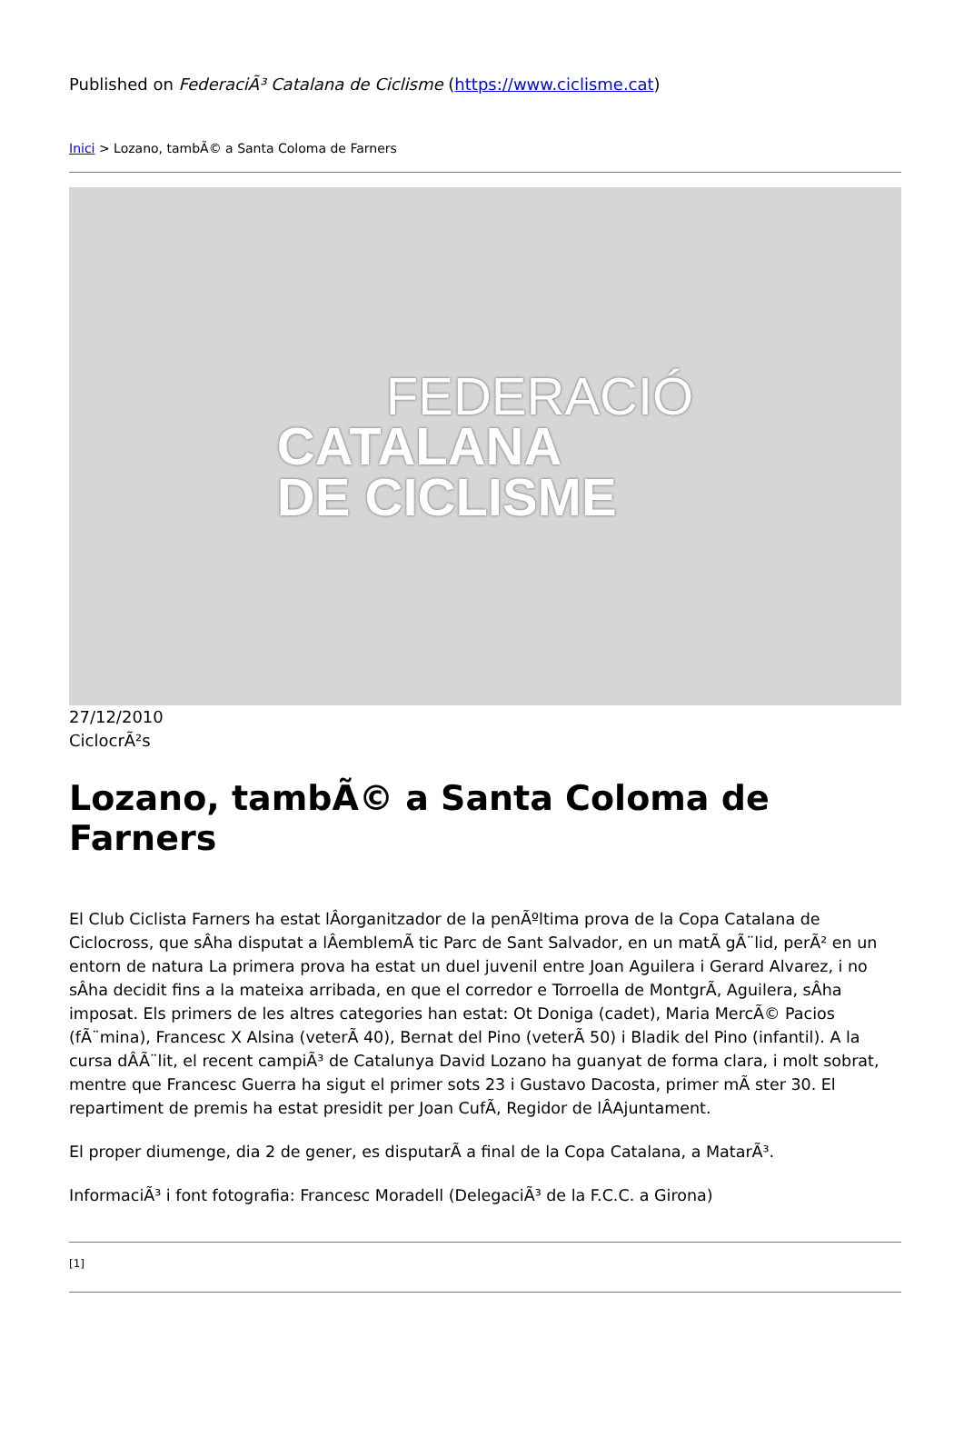Published on FederaciÃ³ Catalana de Ciclisme (https://www.ciclisme.cat)
Inici > Lozano, tambÃ© a Santa Coloma de Farners
FEDERACIÓ
CATALANA
DE CICLISME
27/12/2010
CiclocrÃ²s
Lozano, tambÃ© a Santa Coloma de Farners
El Club Ciclista Farners ha estat lÂorganitzador de la penÃºltima prova de la Copa Catalana de Ciclocross, que sÂha disputat a lÂemblemÃ tic Parc de Sant Salvador, en un matÃ gÃ¨lid, perÃ² en un entorn de natura La primera prova ha estat un duel juvenil entre Joan Aguilera i Gerard Alvarez, i no sÂha decidit fins a la mateixa arribada, en que el corredor e Torroella de MontgrÃ, Aguilera, sÂha imposat. Els primers de les altres categories han estat: Ot Doniga (cadet), Maria MercÃ© Pacios (fÃ¨mina), Francesc X Alsina (veterÃ 40), Bernat del Pino (veterÃ 50) i Bladik del Pino (infantil). A la cursa dÂÃ¨lit, el recent campiÃ³ de Catalunya David Lozano ha guanyat de forma clara, i molt sobrat, mentre que Francesc Guerra ha sigut el primer sots 23 i Gustavo Dacosta, primer mÃ ster 30. El repartiment de premis ha estat presidit per Joan CufÃ, Regidor de lÂAjuntament.
El proper diumenge, dia 2 de gener, es disputarÃ a final de la Copa Catalana, a MatarÃ³.
InformaciÃ³ i font fotografia: Francesc Moradell (DelegaciÃ³ de la F.C.C. a Girona)
[1]